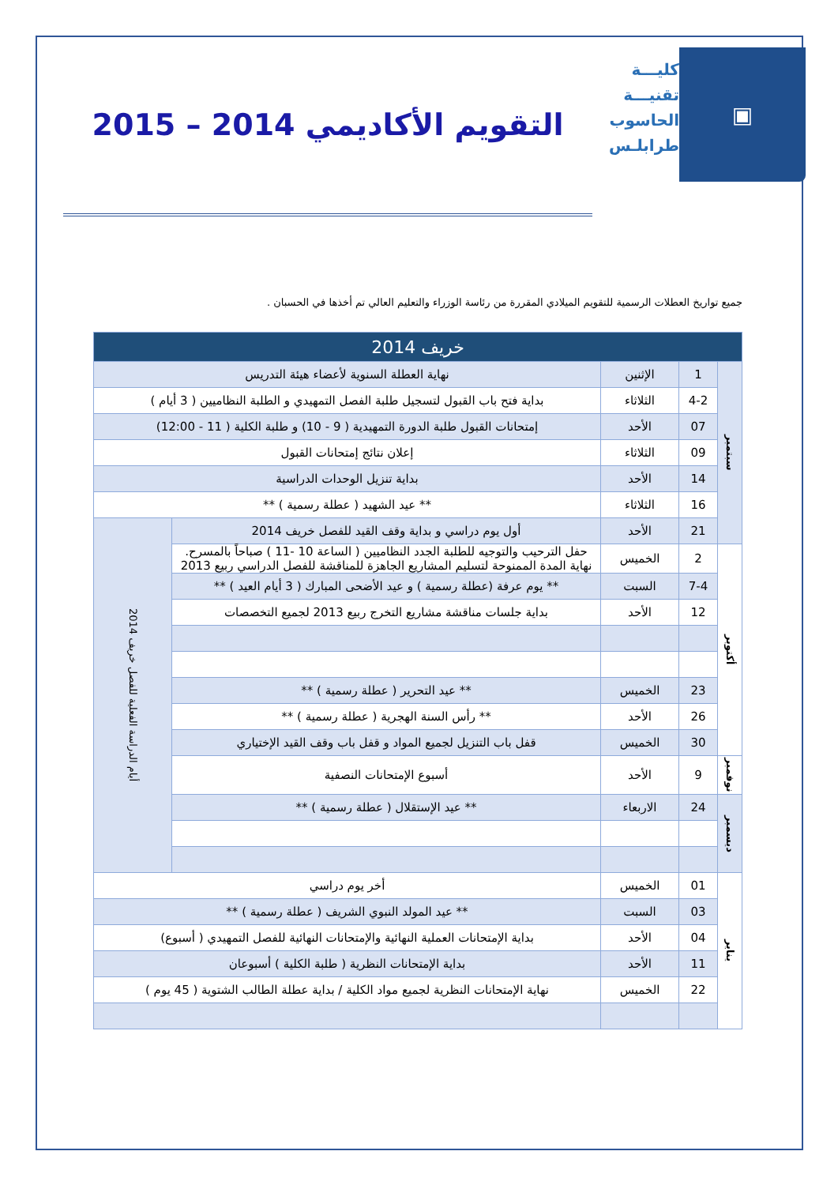▣
كليـــة
تقنيـــة
الحاسوب
طرابلـس
التقويم الأكاديمي 2014 – 2015
جميع تواريخ العطلات الرسمية للتقويم الميلادي المقررة من رئاسة الوزراء والتعليم العالي تم أخذها في الحسبان .
| خريف 2014 | | | | |
| سبتمبر | 1 | الإثنين | نهاية العطلة السنوية لأعضاء هيئة التدريس | |
| | 4-2 | الثلاثاء | بداية فتح باب القبول لتسجيل طلبة الفصل التمهيدي و الطلبة النظاميين ( 3 أيام ) | |
| | 07 | الأحد | إمتحانات القبول طلبة الدورة التمهيدية ( 9 - 10) و طلبة الكلية ( 11 - 12:00) | |
| | 09 | الثلاثاء | إعلان نتائج إمتحانات القبول | |
| | 14 | الأحد | بداية تنزيل الوحدات الدراسية | |
| | 16 | الثلاثاء | ** عيد الشهيد ( عطلة رسمية ) ** | |
| | 21 | الأحد | أول يوم دراسي و بداية وقف القيد للفصل خريف 2014 | أيام الدراسة الفعلية للفصل خريف 2014 |
| أكتوبر | 2 | الخميس | حفل الترحيب والتوجيه للطلبة الجدد النظاميين ( الساعة 10 -11 ) صباحاً بالمسرح. نهاية المدة الممنوحة لتسليم المشاريع الجاهزة للمناقشة للفصل الدراسي ربيع 2013 | |
| | 7-4 | السبت | ** يوم عرفة (عطلة رسمية ) و عيد الأضحى المبارك ( 3 أيام العيد ) ** | |
| | 12 | الأحد | بداية جلسات مناقشة مشاريع التخرج ربيع 2013 لجميع التخصصات | |
| | 23 | الخميس | ** عيد التحرير ( عطلة رسمية ) ** | |
| | 26 | الأحد | ** رأس السنة الهجرية ( عطلة رسمية ) ** | |
| | 30 | الخميس | قفل باب التنزيل لجميع المواد و قفل باب وقف القيد الإختياري | |
| نوفمبر | 9 | الأحد | أسبوع الإمتحانات النصفية | |
| ديسمبر | 24 | الاربعاء | ** عيد الإستقلال ( عطلة رسمية ) ** | |
| يناير | 01 | الخميس | أخر يوم دراسي | |
| | 03 | السبت | ** عيد المولد النبوي الشريف ( عطلة رسمية ) ** | |
| | 04 | الأحد | بداية الإمتحانات العملية النهائية والإمتحانات النهائية للفصل التمهيدي ( أسبوع) | |
| | 11 | الأحد | بداية الإمتحانات النظرية ( طلبة الكلية ) أسبوعان | |
| | 22 | الخميس | نهاية الإمتحانات النظرية لجميع مواد الكلية / بداية عطلة الطالب الشتوية ( 45 يوم ) | |